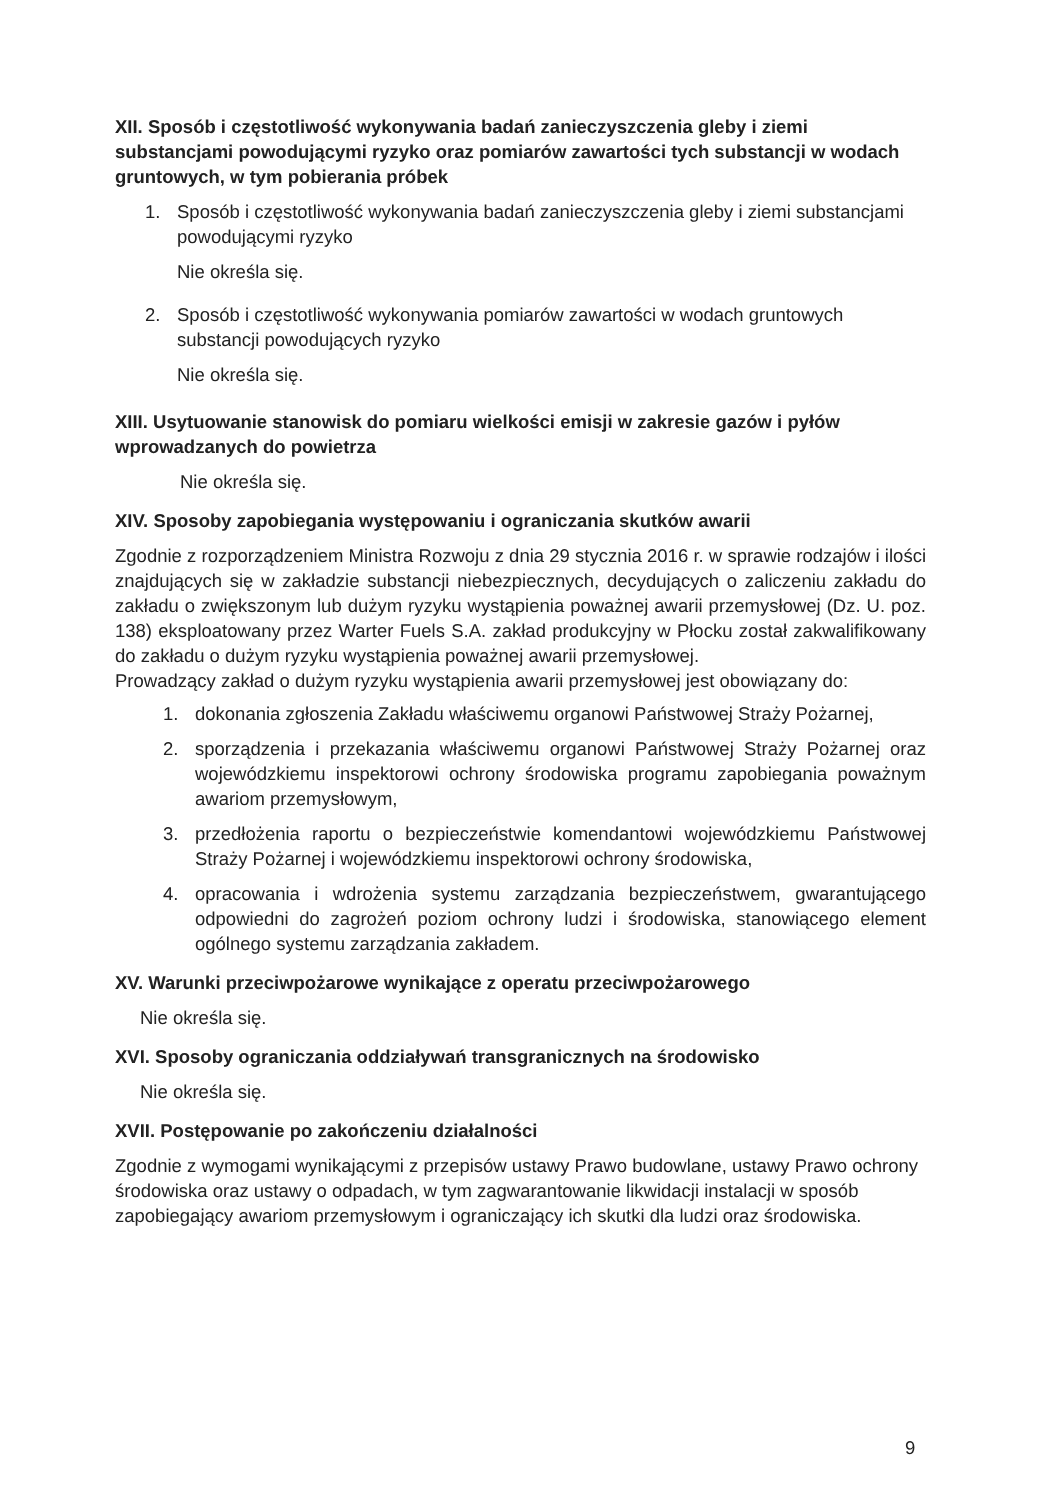XII. Sposób i częstotliwość wykonywania badań zanieczyszczenia gleby i ziemi substancjami powodującymi ryzyko oraz pomiarów zawartości tych substancji w wodach gruntowych, w tym pobierania próbek
1. Sposób i częstotliwość wykonywania badań zanieczyszczenia gleby i ziemi substancjami powodującymi ryzyko
Nie określa się.
2. Sposób i częstotliwość wykonywania pomiarów zawartości w wodach gruntowych substancji powodujących ryzyko
Nie określa się.
XIII. Usytuowanie stanowisk do pomiaru wielkości emisji w zakresie gazów i pyłów wprowadzanych do powietrza
Nie określa się.
XIV. Sposoby zapobiegania występowaniu i ograniczania skutków awarii
Zgodnie z rozporządzeniem Ministra Rozwoju z dnia 29 stycznia 2016 r. w sprawie rodzajów i ilości znajdujących się w zakładzie substancji niebezpiecznych, decydujących o zaliczeniu zakładu do zakładu o zwiększonym lub dużym ryzyku wystąpienia poważnej awarii przemysłowej (Dz. U. poz. 138) eksploatowany przez Warter Fuels S.A. zakład produkcyjny w Płocku został zakwalifikowany do zakładu o dużym ryzyku wystąpienia poważnej awarii przemysłowej.
Prowadzący zakład o dużym ryzyku wystąpienia awarii przemysłowej jest obowiązany do:
1. dokonania zgłoszenia Zakładu właściwemu organowi Państwowej Straży Pożarnej,
2. sporządzenia i przekazania właściwemu organowi Państwowej Straży Pożarnej oraz wojewódzkiemu inspektorowi ochrony środowiska programu zapobiegania poważnym awariom przemysłowym,
3. przedłożenia raportu o bezpieczeństwie komendantowi wojewódzkiemu Państwowej Straży Pożarnej i wojewódzkiemu inspektorowi ochrony środowiska,
4. opracowania i wdrożenia systemu zarządzania bezpieczeństwem, gwarantującego odpowiedni do zagrożeń poziom ochrony ludzi i środowiska, stanowiącego element ogólnego systemu zarządzania zakładem.
XV. Warunki przeciwpożarowe wynikające z operatu przeciwpożarowego
Nie określa się.
XVI. Sposoby ograniczania oddziaływań transgranicznych na środowisko
Nie określa się.
XVII. Postępowanie po zakończeniu działalności
Zgodnie z wymogami wynikającymi z przepisów ustawy Prawo budowlane, ustawy Prawo ochrony środowiska oraz ustawy o odpadach, w tym zagwarantowanie likwidacji instalacji w sposób zapobiegający awariom przemysłowym i ograniczający ich skutki dla ludzi oraz środowiska.
9